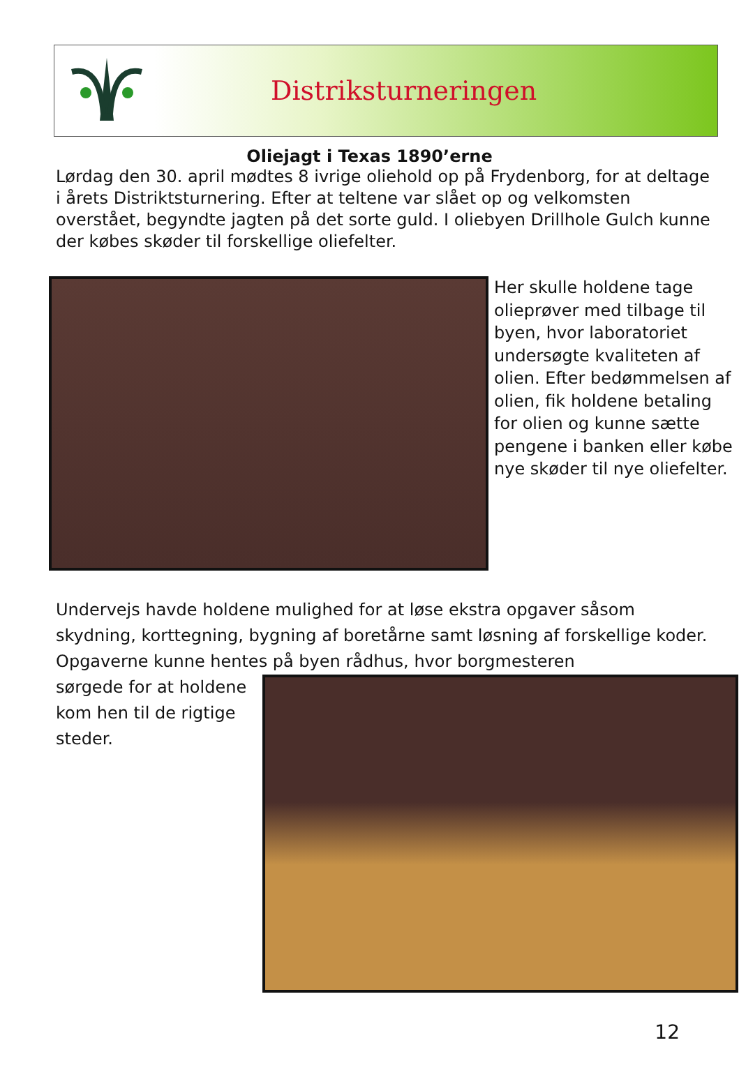Distriksturneringen
Oliejagt i Texas 1890’erne
Lørdag den 30. april mødtes 8 ivrige oliehold op på Frydenborg, for at deltage i årets Distriktsturnering. Efter at teltene var slået op og velkomsten overstået, begyndte jagten på det sorte guld. I oliebyen Drillhole Gulch kunne der købes skøder til forskellige oliefelter.
Her skulle holdene tage olieprøver med tilbage til byen, hvor laboratoriet undersøgte kvaliteten af olien. Efter bedømmelsen af olien, fik holdene betaling for olien og kunne sætte pengene i banken eller købe nye skøder til nye oliefelter.
Undervejs havde holdene mulighed for at løse ekstra opgaver såsom skydning, korttegning, bygning af boretårne samt løsning af forskellige koder. Opgaverne kunne hentes på byen rådhus, hvor borgmesteren
sørgede for at holdene kom hen til de rigtige steder.
12